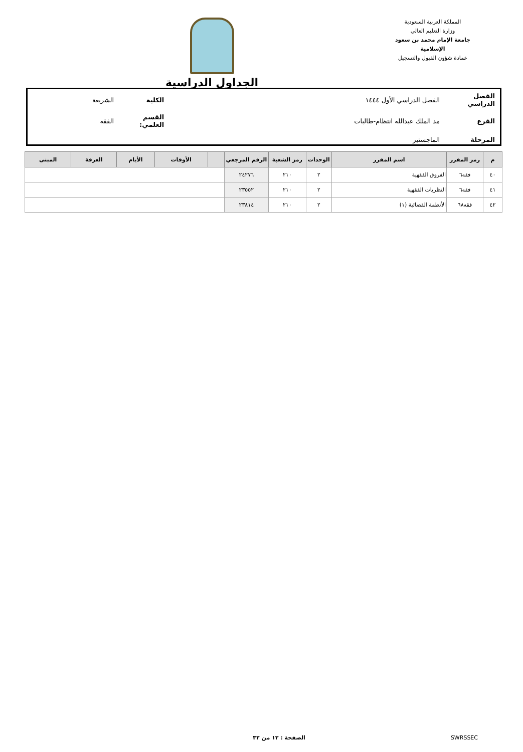المملكة العربية السعودية
وزارة التعليم العالي
جامعة الإمام محمد بن سعود الإسلامية
عمادة شؤون القبول والتسجيل
الجداول الدراسية
| الفصل الدراسي | الفصل الدراسي الأول ١٤٤٤ | الكلية | الشريعة |
| الفرع | مد الملك عبدالله انتظام-طالبات | القسم العلمي: | الفقه |
| المرحلة | الماجستير | | |
| م | رمز المقرر | اسم المقرر | الوحدات | رمز الشعبة | الرقم المرجعي | | الأوقات | الأيام | الغرفة | المبنى |
| --- | --- | --- | --- | --- | --- | --- | --- | --- | --- | --- |
| ٤٠ | فقه٦ | الفروق الفقهية | ٢ | ٢١٠ | ٢٤٢٧٦ | | | | | |
| ٤١ | فقه٦ | النظريات الفقهية | ٢ | ٢١٠ | ٢٣٥٥٢ | | | | | |
| ٤٢ | فقه٦٨ | الأنظمة القضائية (١) | ٢ | ٢١٠ | ٢٣٨١٤ | | | | | |
SWRSSEC الصفحة : ١٣ من ٣٢